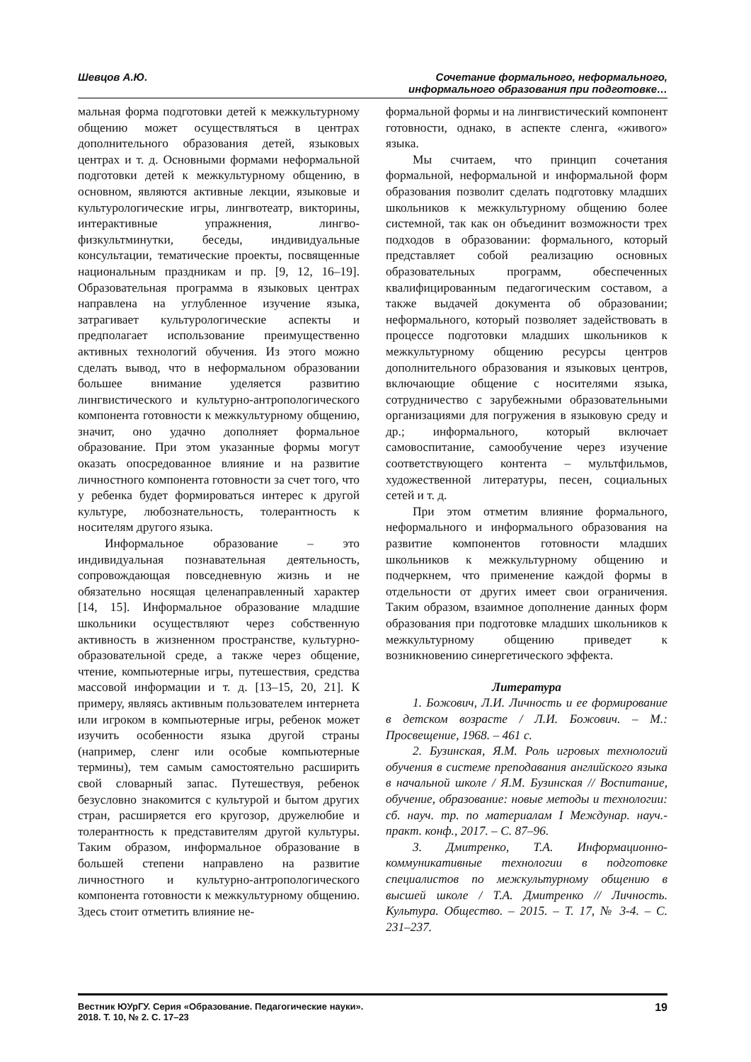Шевцов А.Ю. Сочетание формального, неформального,
информального образования при подготовке…
мальная форма подготовки детей к межкультурному общению может осуществляться в центрах дополнительного образования детей, языковых центрах и т. д. Основными формами неформальной подготовки детей к межкультурному общению, в основном, являются активные лекции, языковые и культурологические игры, лингвотеатр, викторины, интерактивные упражнения, лингво-физкультминутки, беседы, индивидуальные консультации, тематические проекты, посвященные национальным праздникам и пр. [9, 12, 16–19]. Образовательная программа в языковых центрах направлена на углубленное изучение языка, затрагивает культурологические аспекты и предполагает использование преимущественно активных технологий обучения. Из этого можно сделать вывод, что в неформальном образовании большее внимание уделяется развитию лингвистического и культурно-антропологического компонента готовности к межкультурному общению, значит, оно удачно дополняет формальное образование. При этом указанные формы могут оказать опосредованное влияние и на развитие личностного компонента готовности за счет того, что у ребенка будет формироваться интерес к другой культуре, любознательность, толерантность к носителям другого языка.
Информальное образование – это индивидуальная познавательная деятельность, сопровождающая повседневную жизнь и не обязательно носящая целенаправленный характер [14, 15]. Информальное образование младшие школьники осуществляют через собственную активность в жизненном пространстве, культурно-образовательной среде, а также через общение, чтение, компьютерные игры, путешествия, средства массовой информации и т. д. [13–15, 20, 21]. К примеру, являясь активным пользователем интернета или игроком в компьютерные игры, ребенок может изучить особенности языка другой страны (например, сленг или особые компьютерные термины), тем самым самостоятельно расширить свой словарный запас. Путешествуя, ребенок безусловно знакомится с культурой и бытом других стран, расширяется его кругозор, дружелюбие и толерантность к представителям другой культуры. Таким образом, информальное образование в большей степени направлено на развитие личностного и культурно-антропологического компонента готовности к межкультурному общению. Здесь стоит отметить влияние не-
формальной формы и на лингвистический компонент готовности, однако, в аспекте сленга, «живого» языка.
Мы считаем, что принцип сочетания формальной, неформальной и информальной форм образования позволит сделать подготовку младших школьников к межкультурному общению более системной, так как он объединит возможности трех подходов в образовании: формального, который представляет собой реализацию основных образовательных программ, обеспеченных квалифицированным педагогическим составом, а также выдачей документа об образовании; неформального, который позволяет задействовать в процессе подготовки младших школьников к межкультурному общению ресурсы центров дополнительного образования и языковых центров, включающие общение с носителями языка, сотрудничество с зарубежными образовательными организациями для погружения в языковую среду и др.; информального, который включает самовоспитание, самообучение через изучение соответствующего контента – мультфильмов, художественной литературы, песен, социальных сетей и т. д.
При этом отметим влияние формального, неформального и информального образования на развитие компонентов готовности младших школьников к межкультурному общению и подчеркнем, что применение каждой формы в отдельности от других имеет свои ограничения. Таким образом, взаимное дополнение данных форм образования при подготовке младших школьников к межкультурному общению приведет к возникновению синергетического эффекта.
Литература
1. Божович, Л.И. Личность и ее формирование в детском возрасте / Л.И. Божович. – М.: Просвещение, 1968. – 461 с.
2. Бузинская, Я.М. Роль игровых технологий обучения в системе преподавания английского языка в начальной школе / Я.М. Бузинская // Воспитание, обучение, образование: новые методы и технологии: сб. науч. тр. по материалам I Междунар. науч.-практ. конф., 2017. – С. 87–96.
3. Дмитренко, Т.А. Информационно-коммуникативные технологии в подготовке специалистов по межкультурному общению в высшей школе / Т.А. Дмитренко // Личность. Культура. Общество. – 2015. – Т. 17, № 3-4. – С. 231–237.
Вестник ЮУрГУ. Серия «Образование. Педагогические науки».
2018. Т. 10, № 2. С. 17–23
19